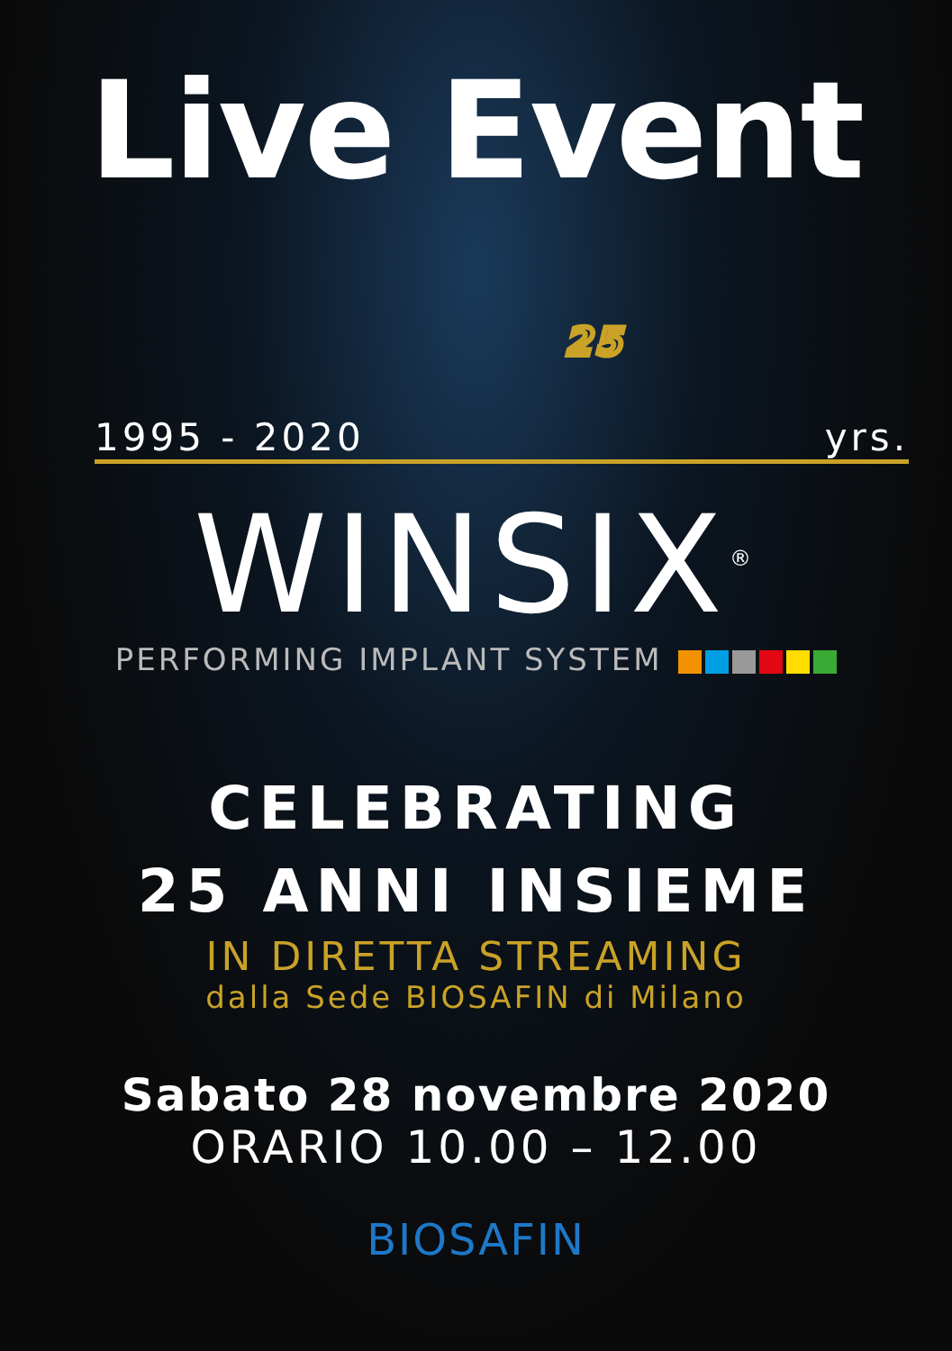Live Event
1995 - 2020 25 yrs.
WINSIX<sup>®</sup>
PERFORMING IMPLANT SYSTEM
CELEBRATING
25 ANNI INSIEME
IN DIRETTA STREAMING
dalla Sede BIOSAFIN di Milano
Sabato 28 novembre 2020
ORARIO 10.00 – 12.00
BIOSAFIN